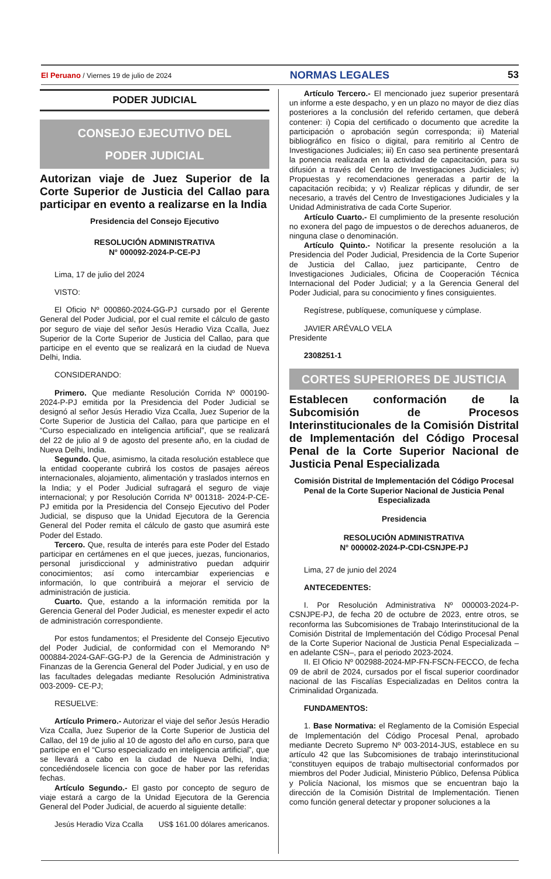El Peruano / Viernes 19 de julio de 2024 NORMAS LEGALES 53
PODER JUDICIAL
CONSEJO EJECUTIVO DEL
PODER JUDICIAL
Autorizan viaje de Juez Superior de la Corte Superior de Justicia del Callao para participar en evento a realizarse en la India
Presidencia del Consejo Ejecutivo
RESOLUCIÓN ADMINISTRATIVA
N° 000092-2024-P-CE-PJ
Lima, 17 de julio del 2024
VISTO:
El Oficio Nº 000860-2024-GG-PJ cursado por el Gerente General del Poder Judicial, por el cual remite el cálculo de gasto por seguro de viaje del señor Jesús Heradio Viza Ccalla, Juez Superior de la Corte Superior de Justicia del Callao, para que participe en el evento que se realizará en la ciudad de Nueva Delhi, India.
CONSIDERANDO:
Primero. Que mediante Resolución Corrida Nº 000190-2024-P-PJ emitida por la Presidencia del Poder Judicial se designó al señor Jesús Heradio Viza Ccalla, Juez Superior de la Corte Superior de Justicia del Callao, para que participe en el “Curso especializado en inteligencia artificial”, que se realizará del 22 de julio al 9 de agosto del presente año, en la ciudad de Nueva Delhi, India.
Segundo. Que, asimismo, la citada resolución establece que la entidad cooperante cubrirá los costos de pasajes aéreos internacionales, alojamiento, alimentación y traslados internos en la India; y el Poder Judicial sufragará el seguro de viaje internacional; y por Resolución Corrida Nº 001318- 2024-P-CE-PJ emitida por la Presidencia del Consejo Ejecutivo del Poder Judicial, se dispuso que la Unidad Ejecutora de la Gerencia General del Poder remita el cálculo de gasto que asumirá este Poder del Estado.
Tercero. Que, resulta de interés para este Poder del Estado participar en certámenes en el que jueces, juezas, funcionarios, personal jurisdiccional y administrativo puedan adquirir conocimientos; así como intercambiar experiencias e información, lo que contribuirá a mejorar el servicio de administración de justicia.
Cuarto. Que, estando a la información remitida por la Gerencia General del Poder Judicial, es menester expedir el acto de administración correspondiente.
Por estos fundamentos; el Presidente del Consejo Ejecutivo del Poder Judicial, de conformidad con el Memorando Nº 000884-2024-GAF-GG-PJ de la Gerencia de Administración y Finanzas de la Gerencia General del Poder Judicial, y en uso de las facultades delegadas mediante Resolución Administrativa 003-2009- CE-PJ;
RESUELVE:
Artículo Primero.- Autorizar el viaje del señor Jesús Heradio Viza Ccalla, Juez Superior de la Corte Superior de Justicia del Callao, del 19 de julio al 10 de agosto del año en curso, para que participe en el “Curso especializado en inteligencia artificial”, que se llevará a cabo en la ciudad de Nueva Delhi, India; concediéndosele licencia con goce de haber por las referidas fechas.
Artículo Segundo.- El gasto por concepto de seguro de viaje estará a cargo de la Unidad Ejecutora de la Gerencia General del Poder Judicial, de acuerdo al siguiente detalle:
Jesús Heradio Viza Ccalla US$ 161.00 dólares americanos.
Artículo Tercero.- El mencionado juez superior presentará un informe a este despacho, y en un plazo no mayor de diez días posteriores a la conclusión del referido certamen, que deberá contener: i) Copia del certificado o documento que acredite la participación o aprobación según corresponda; ii) Material bibliográfico en físico o digital, para remitirlo al Centro de Investigaciones Judiciales; iii) En caso sea pertinente presentará la ponencia realizada en la actividad de capacitación, para su difusión a través del Centro de Investigaciones Judiciales; iv) Propuestas y recomendaciones generadas a partir de la capacitación recibida; y v) Realizar réplicas y difundir, de ser necesario, a través del Centro de Investigaciones Judiciales y la Unidad Administrativa de cada Corte Superior.
Artículo Cuarto.- El cumplimiento de la presente resolución no exonera del pago de impuestos o de derechos aduaneros, de ninguna clase o denominación.
Artículo Quinto.- Notificar la presente resolución a la Presidencia del Poder Judicial, Presidencia de la Corte Superior de Justicia del Callao, juez participante, Centro de Investigaciones Judiciales, Oficina de Cooperación Técnica Internacional del Poder Judicial; y a la Gerencia General del Poder Judicial, para su conocimiento y fines consiguientes.
Regístrese, publíquese, comuníquese y cúmplase.
JAVIER ARÉVALO VELA
Presidente
2308251-1
CORTES SUPERIORES DE JUSTICIA
Establecen conformación de la Subcomisión de Procesos Interinstitucionales de la Comisión Distrital de Implementación del Código Procesal Penal de la Corte Superior Nacional de Justicia Penal Especializada
Comisión Distrital de Implementación del Código Procesal Penal de la Corte Superior Nacional de Justicia Penal Especializada
Presidencia
RESOLUCIÓN ADMINISTRATIVA
N° 000002-2024-P-CDI-CSNJPE-PJ
Lima, 27 de junio del 2024
ANTECEDENTES:
I. Por Resolución Administrativa Nº 000003-2024-P-CSNJPE-PJ, de fecha 20 de octubre de 2023, entre otros, se reconforma las Subcomisiones de Trabajo Interinstitucional de la Comisión Distrital de Implementación del Código Procesal Penal de la Corte Superior Nacional de Justicia Penal Especializada –en adelante CSN–, para el periodo 2023-2024.
II. El Oficio Nº 002988-2024-MP-FN-FSCN-FECCO, de fecha 09 de abril de 2024, cursados por el fiscal superior coordinador nacional de las Fiscalías Especializadas en Delitos contra la Criminalidad Organizada.
FUNDAMENTOS:
1. Base Normativa: el Reglamento de la Comisión Especial de Implementación del Código Procesal Penal, aprobado mediante Decreto Supremo Nº 003-2014-JUS, establece en su artículo 42 que las Subcomisiones de trabajo interinstitucional “constituyen equipos de trabajo multisectorial conformados por miembros del Poder Judicial, Ministerio Público, Defensa Pública y Policía Nacional, los mismos que se encuentran bajo la dirección de la Comisión Distrital de Implementación. Tienen como función general detectar y proponer soluciones a la